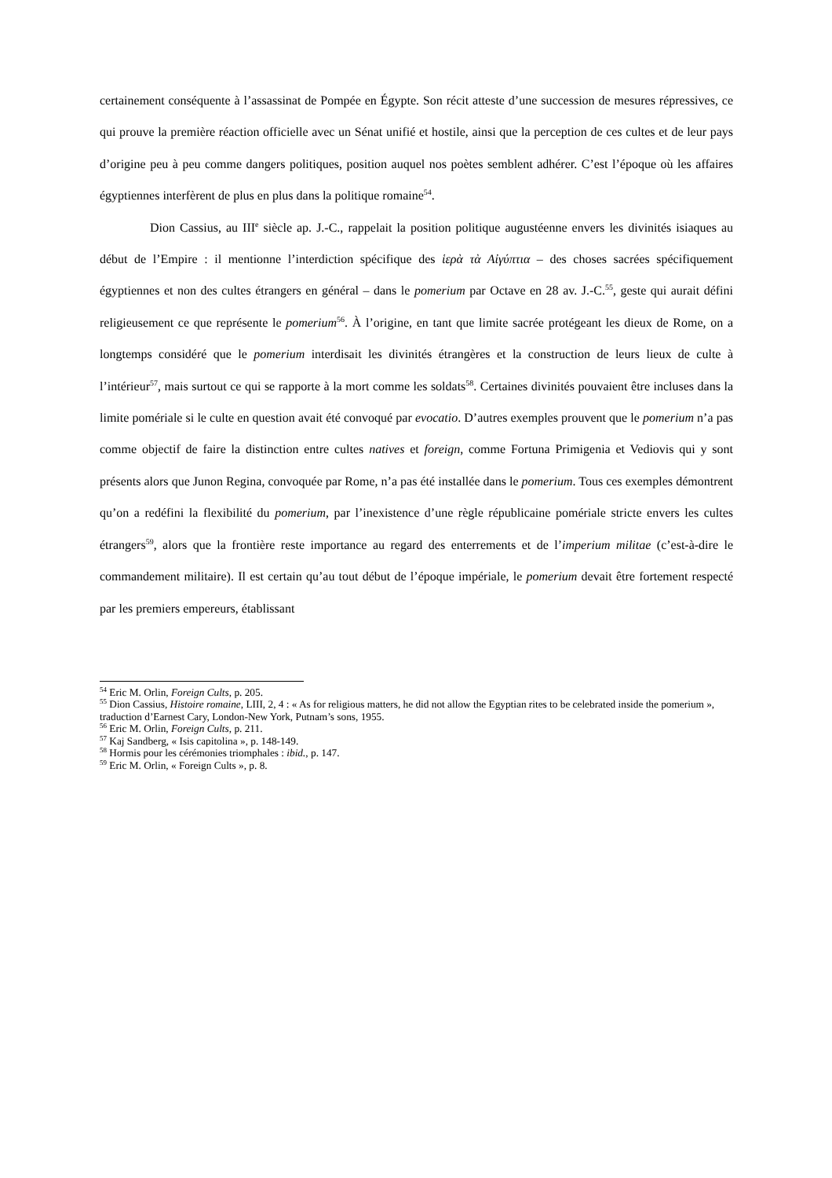certainement conséquente à l’assassinat de Pompée en Égypte. Son récit atteste d’une succession de mesures répressives, ce qui prouve la première réaction officielle avec un Sénat unifié et hostile, ainsi que la perception de ces cultes et de leur pays d’origine peu à peu comme dangers politiques, position auquel nos poètes semblent adhérer. C’est l’époque où les affaires égyptiennes interfèrent de plus en plus dans la politique romaine<sup>54</sup>.
Dion Cassius, au III<sup>e</sup> siècle ap. J.-C., rappelait la position politique augustéenne envers les divinités isiaques au début de l’Empire : il mentionne l’interdiction spécifique des ἱερὰ τὰ Αἰγύπτια – des choses sacrées spécifiquement égyptiennes et non des cultes étrangers en général – dans le pomerium par Octave en 28 av. J.-C.<sup>55</sup>, geste qui aurait défini religieusement ce que représente le pomerium<sup>56</sup>. À l’origine, en tant que limite sacrée protégeant les dieux de Rome, on a longtemps considéré que le pomerium interdisait les divinités étrangères et la construction de leurs lieux de culte à l’intérieur<sup>57</sup>, mais surtout ce qui se rapporte à la mort comme les soldats<sup>58</sup>. Certaines divinités pouvaient être incluses dans la limite pomériale si le culte en question avait été convoqué par evocatio. D’autres exemples prouvent que le pomerium n’a pas comme objectif de faire la distinction entre cultes natives et foreign, comme Fortuna Primigenia et Vediovis qui y sont présents alors que Junon Regina, convoquée par Rome, n’a pas été installée dans le pomerium. Tous ces exemples démontrent qu’on a redéfini la flexibilité du pomerium, par l’inexistence d’une règle républicaine pomériale stricte envers les cultes étrangers<sup>59</sup>, alors que la frontière reste importance au regard des enterrements et de l’imperium militae (c’est-à-dire le commandement militaire). Il est certain qu’au tout début de l’époque impériale, le pomerium devait être fortement respecté par les premiers empereurs, établissant
<sup>54</sup> Eric M. Orlin, Foreign Cults, p. 205.
<sup>55</sup> Dion Cassius, Histoire romaine, LIII, 2, 4 : « As for religious matters, he did not allow the Egyptian rites to be celebrated inside the pomerium », traduction d’Earnest Cary, London-New York, Putnam’s sons, 1955.
<sup>56</sup> Eric M. Orlin, Foreign Cults, p. 211.
<sup>57</sup> Kaj Sandberg, « Isis capitolina », p. 148-149.
<sup>58</sup> Hormis pour les cérémonies triomphales : ibid., p. 147.
<sup>59</sup> Eric M. Orlin, « Foreign Cults », p. 8.